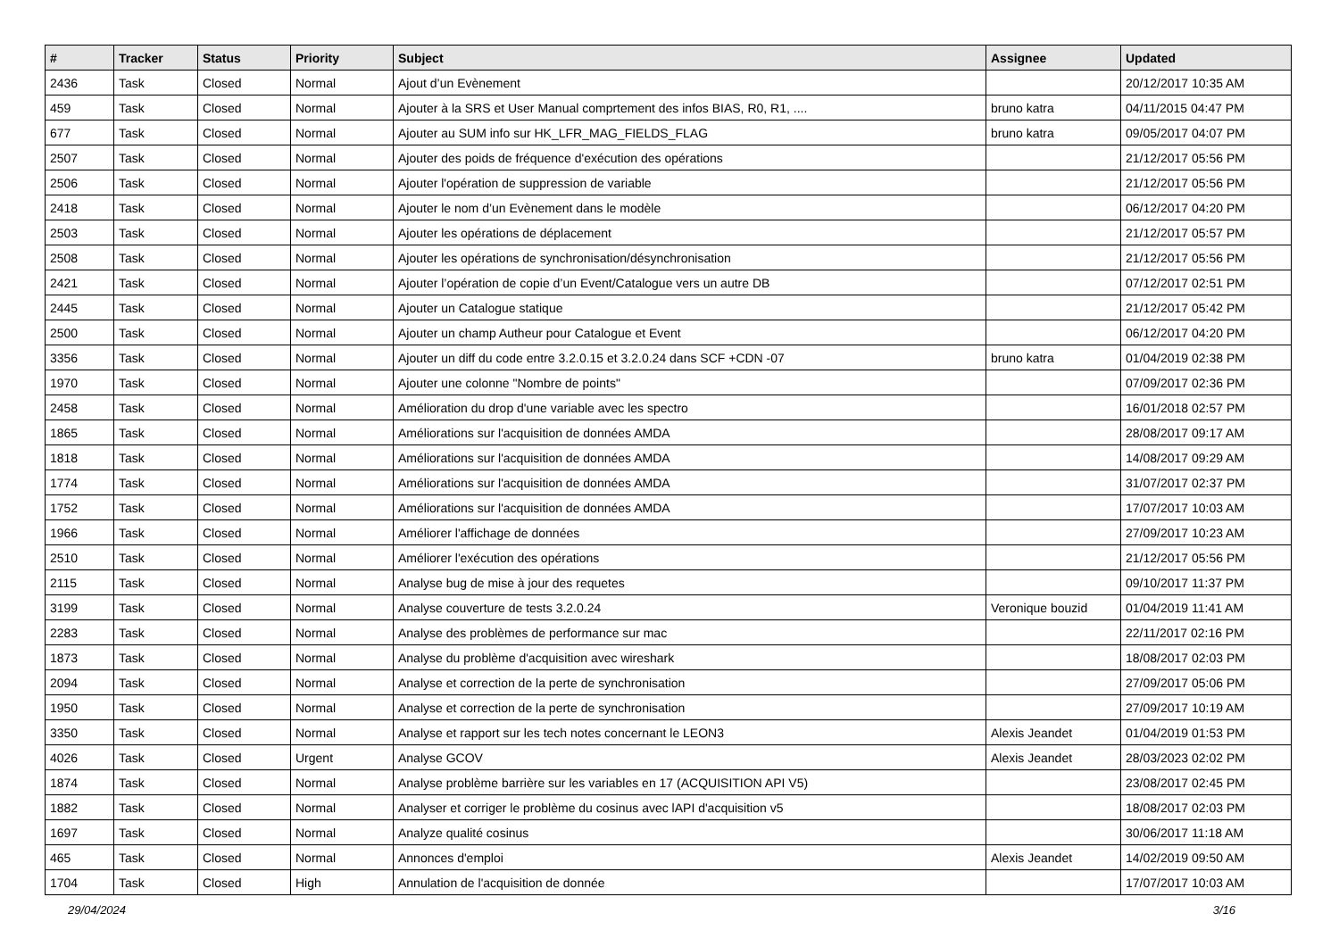| # | Tracker | Status | Priority | Subject | Assignee | Updated |
| --- | --- | --- | --- | --- | --- | --- |
| 2436 | Task | Closed | Normal | Ajout d’un Evènement | | 20/12/2017 10:35 AM |
| 459 | Task | Closed | Normal | Ajouter à la SRS et User Manual comprtement des infos BIAS, R0, R1, .... | bruno katra | 04/11/2015 04:47 PM |
| 677 | Task | Closed | Normal | Ajouter au SUM info sur HK_LFR_MAG_FIELDS_FLAG | bruno katra | 09/05/2017 04:07 PM |
| 2507 | Task | Closed | Normal | Ajouter des poids de fréquence d'exécution des opérations | | 21/12/2017 05:56 PM |
| 2506 | Task | Closed | Normal | Ajouter l'opération de suppression de variable | | 21/12/2017 05:56 PM |
| 2418 | Task | Closed | Normal | Ajouter le nom d’un Evènement dans le modèle | | 06/12/2017 04:20 PM |
| 2503 | Task | Closed | Normal | Ajouter les opérations de déplacement | | 21/12/2017 05:57 PM |
| 2508 | Task | Closed | Normal | Ajouter les opérations de synchronisation/désynchronisation | | 21/12/2017 05:56 PM |
| 2421 | Task | Closed | Normal | Ajouter l’opération de copie d’un Event/Catalogue vers un autre DB | | 07/12/2017 02:51 PM |
| 2445 | Task | Closed | Normal | Ajouter un Catalogue statique | | 21/12/2017 05:42 PM |
| 2500 | Task | Closed | Normal | Ajouter un champ Autheur pour Catalogue et Event | | 06/12/2017 04:20 PM |
| 3356 | Task | Closed | Normal | Ajouter un diff du code entre 3.2.0.15 et 3.2.0.24 dans SCF +CDN -07 | bruno katra | 01/04/2019 02:38 PM |
| 1970 | Task | Closed | Normal | Ajouter une colonne "Nombre de points" | | 07/09/2017 02:36 PM |
| 2458 | Task | Closed | Normal | Amélioration du drop d'une variable avec les spectro | | 16/01/2018 02:57 PM |
| 1865 | Task | Closed | Normal | Améliorations sur l'acquisition de données AMDA | | 28/08/2017 09:17 AM |
| 1818 | Task | Closed | Normal | Améliorations sur l'acquisition de données AMDA | | 14/08/2017 09:29 AM |
| 1774 | Task | Closed | Normal | Améliorations sur l'acquisition de données AMDA | | 31/07/2017 02:37 PM |
| 1752 | Task | Closed | Normal | Améliorations sur l'acquisition de données AMDA | | 17/07/2017 10:03 AM |
| 1966 | Task | Closed | Normal | Améliorer l'affichage de données | | 27/09/2017 10:23 AM |
| 2510 | Task | Closed | Normal | Améliorer l'exécution des opérations | | 21/12/2017 05:56 PM |
| 2115 | Task | Closed | Normal | Analyse bug de mise à jour des requetes | | 09/10/2017 11:37 PM |
| 3199 | Task | Closed | Normal | Analyse couverture de tests 3.2.0.24 | Veronique bouzid | 01/04/2019 11:41 AM |
| 2283 | Task | Closed | Normal | Analyse des problèmes de performance sur mac | | 22/11/2017 02:16 PM |
| 1873 | Task | Closed | Normal | Analyse du problème d'acquisition avec wireshark | | 18/08/2017 02:03 PM |
| 2094 | Task | Closed | Normal | Analyse et correction de la perte de synchronisation | | 27/09/2017 05:06 PM |
| 1950 | Task | Closed | Normal | Analyse et correction de la perte de synchronisation | | 27/09/2017 10:19 AM |
| 3350 | Task | Closed | Normal | Analyse et rapport sur les tech notes concernant le LEON3 | Alexis Jeandet | 01/04/2019 01:53 PM |
| 4026 | Task | Closed | Urgent | Analyse GCOV | Alexis Jeandet | 28/03/2023 02:02 PM |
| 1874 | Task | Closed | Normal | Analyse problème barrière sur les variables en 17 (ACQUISITION API V5) | | 23/08/2017 02:45 PM |
| 1882 | Task | Closed | Normal | Analyser et corriger le problème du cosinus avec lAPI d'acquisition v5 | | 18/08/2017 02:03 PM |
| 1697 | Task | Closed | Normal | Analyze qualité cosinus | | 30/06/2017 11:18 AM |
| 465 | Task | Closed | Normal | Annonces d'emploi | Alexis Jeandet | 14/02/2019 09:50 AM |
| 1704 | Task | Closed | High | Annulation de l'acquisition de donnée | | 17/07/2017 10:03 AM |
29/04/2024 3/16